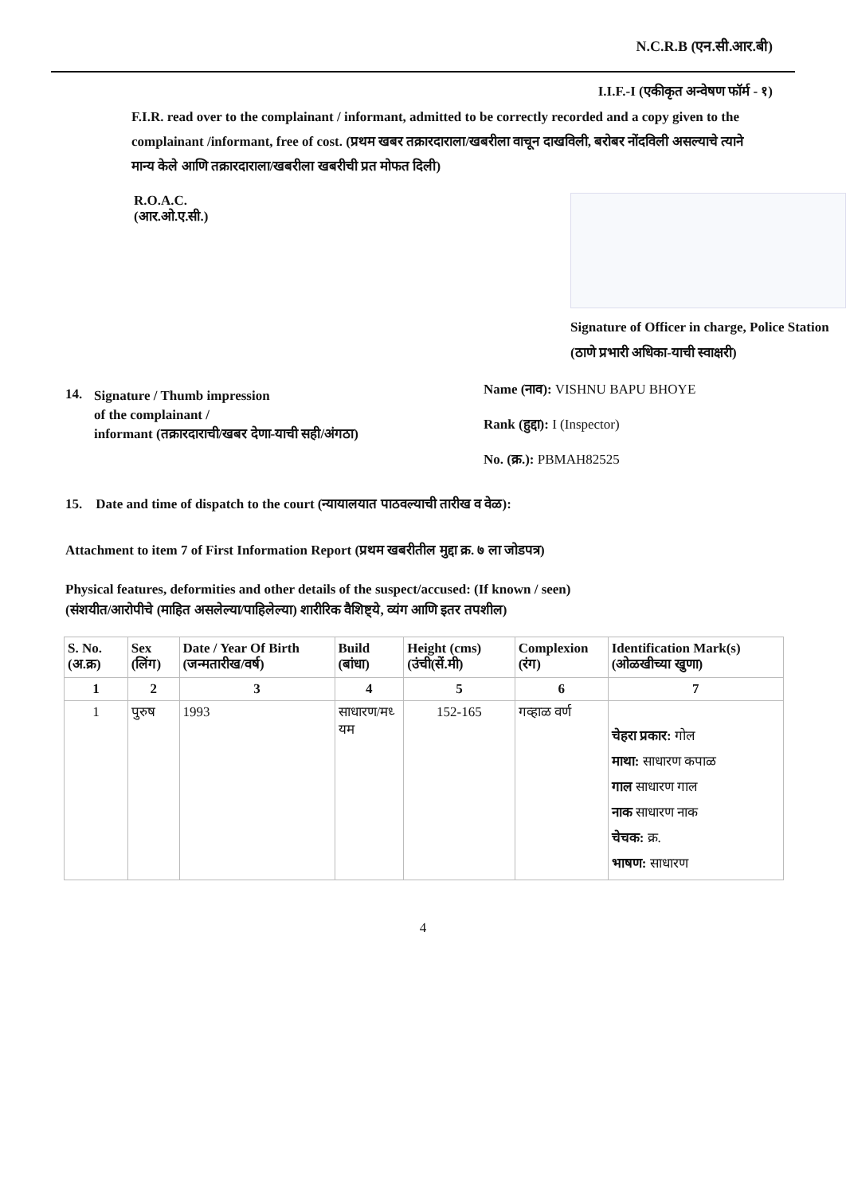N.C.R.B (एन.सी.आर.बी)
I.I.F.-I (एकीकृत अन्वेषण फॉर्म - १)
F.I.R. read over to the complainant / informant, admitted to be correctly recorded and a copy given to the complainant /informant, free of cost. (प्रथम खबर तक्रारदाराला/खबरीला वाचून दाखविली, बरोबर नोंदविली असल्याचे त्याने मान्य केले आणि तक्रारदाराला/खबरीला खबरीची प्रत मोफत दिली)
R.O.A.C.
(आर.ओ.ए.सी.)
Signature of Officer in charge, Police Station (ठाणे प्रभारी अधिका-याची स्वाक्षरी)
14. Signature / Thumb impression
of the complainant /
informant (तक्रारदाराची/खबर देणा-याची सही/अंगठा)
Name (नाव): VISHNU BAPU BHOYE
Rank (हुद्दा): I (Inspector)
No. (क्र.): PBMAH82525
15. Date and time of dispatch to the court (न्यायालयात पाठवल्याची तारीख व वेळ):
Attachment to item 7 of First Information Report (प्रथम खबरीतील मुद्दा क्र. ७ ला जोडपत्र)
Physical features, deformities and other details of the suspect/accused: (If known / seen)
(संशयीत/आरोपीचे (माहित असलेल्या/पाहिलेल्या) शारीरिक वैशिष्ट्ये, व्यंग आणि इतर तपशील)
| S. No. (अ.क्र) | Sex (लिंग) | Date / Year Of Birth (जन्मतारीख/वर्ष) | Build (बांधा) | Height (cms) (उंची(सें.मी) | Complexion (रंग) | Identification Mark(s) (ओळखीच्या खुणा) |
| --- | --- | --- | --- | --- | --- | --- |
| 1 | 2 | 3 | 4 | 5 | 6 | 7 |
| 1 | पुरुष | 1993 | साधारण/मध्‍ यम | 152-165 | गव्हाळ वर्ण | चेहरा प्रकार: गोल माथा: साधारण कपाळ गाल साधारण गाल नाक साधारण नाक चेचक: क्र. भाषण: साधारण |
4